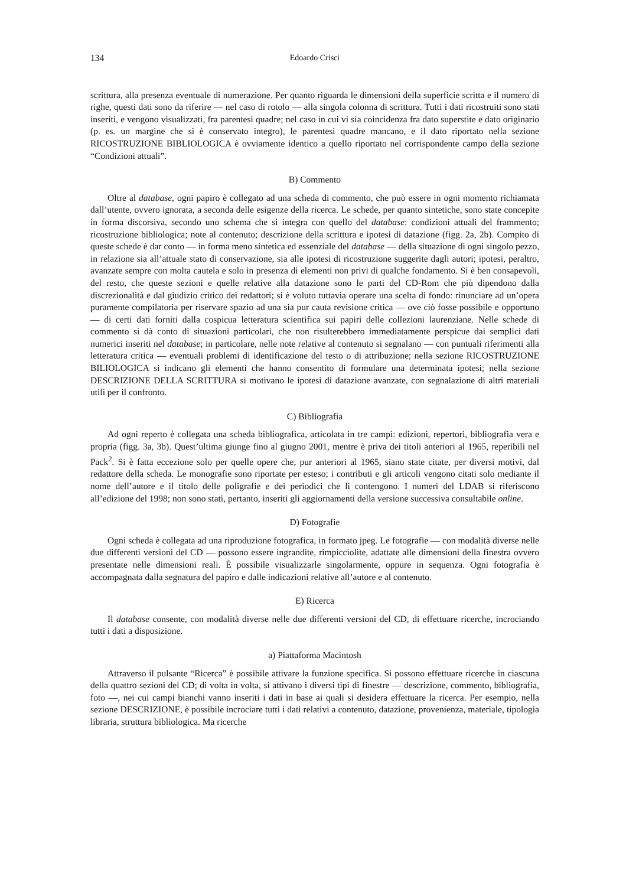134 Edoardo Crisci
scrittura, alla presenza eventuale di numerazione. Per quanto riguarda le dimensioni della superficie scritta e il numero di righe, questi dati sono da riferire — nel caso di rotolo — alla singola colonna di scrittura. Tutti i dati ricostruiti sono stati inseriti, e vengono visualizzati, fra parentesi quadre; nel caso in cui vi sia coincidenza fra dato superstite e dato originario (p. es. un margine che si è conservato integro), le parentesi quadre mancano, e il dato riportato nella sezione RICOSTRUZIONE BIBLIOLOGICA è ovviamente identico a quello riportato nel corrispondente campo della sezione “Condizioni attuali”.
B) Commento
Oltre al database, ogni papiro è collegato ad una scheda di commento, che può essere in ogni momento richiamata dall’utente, ovvero ignorata, a seconda delle esigenze della ricerca. Le schede, per quanto sintetiche, sono state concepite in forma discorsiva, secondo uno schema che si integra con quello del database: condizioni attuali del frammento; ricostruzione bibliologica; note al contenuto; descrizione della scrittura e ipotesi di datazione (figg. 2a, 2b). Compito di queste schede è dar conto — in forma meno sintetica ed essenziale del database — della situazione di ogni singolo pezzo, in relazione sia all’attuale stato di conservazione, sia alle ipotesi di ricostruzione suggerite dagli autori; ipotesi, peraltro, avanzate sempre con molta cautela e solo in presenza di elementi non privi di qualche fondamento. Si è ben consapevoli, del resto, che queste sezioni e quelle relative alla datazione sono le parti del CD-Rom che più dipendono dalla discrezionalità e dal giudizio critico dei redattori; si è voluto tuttavia operare una scelta di fondo: rinunciare ad un’opera puramente compilatoria per riservare spazio ad una sia pur cauta revisione critica — ove ciò fosse possibile e opportuno — di certi dati forniti dalla cospicua letteratura scientifica sui papiri delle collezioni laurenziane. Nelle schede di commento si dà conto di situazioni particolari, che non risulterebbero immediatamente perspicue dai semplici dati numerici inseriti nel database; in particolare, nelle note relative al contenuto si segnalano — con puntuali riferimenti alla letteratura critica — eventuali problemi di identificazione del testo o di attribuzione; nella sezione RICOSTRUZIONE BILIOLOGICA si indicano gli elementi che hanno consentito di formulare una determinata ipotesi; nella sezione DESCRIZIONE DELLA SCRITTURA si motivano le ipotesi di datazione avanzate, con segnalazione di altri materiali utili per il confronto.
C) Bibliografia
Ad ogni reperto è collegata una scheda bibliografica, articolata in tre campi: edizioni, repertori, bibliografia vera e propria (figg. 3a, 3b). Quest’ultima giunge fino al giugno 2001, mentre è priva dei titoli anteriori al 1965, reperibili nel Pack<sup>2</sup>. Si è fatta eccezione solo per quelle opere che, pur anteriori al 1965, siano state citate, per diversi motivi, dal redattore della scheda. Le monografie sono riportate per esteso; i contributi e gli articoli vengono citati solo mediante il nome dell’autore e il titolo delle poligrafie e dei periodici che li contengono. I numeri del LDAB si riferiscono all’edizione del 1998; non sono stati, pertanto, inseriti gli aggiornamenti della versione successiva consultabile online.
D) Fotografie
Ogni scheda è collegata ad una riproduzione fotografica, in formato jpeg. Le fotografie — con modalità diverse nelle due differenti versioni del CD — possono essere ingrandite, rimpicciolite, adattate alle dimensioni della finestra ovvero presentate nelle dimensioni reali. È possibile visualizzarle singolarmente, oppure in sequenza. Ogni fotografia è accompagnata dalla segnatura del papiro e dalle indicazioni relative all’autore e al contenuto.
E) Ricerca
Il database consente, con modalità diverse nelle due differenti versioni del CD, di effettuare ricerche, incrociando tutti i dati a disposizione.
a) Piattaforma Macintosh
Attraverso il pulsante “Ricerca” è possibile attivare la funzione specifica. Si possono effettuare ricerche in ciascuna della quattro sezioni del CD; di volta in volta, si attivano i diversi tipi di finestre — descrizione, commento, bibliografia, foto —, nei cui campi bianchi vanno inseriti i dati in base ai quali si desidera effettuare la ricerca. Per esempio, nella sezione DESCRIZIONE, è possibile incrociare tutti i dati relativi a contenuto, datazione, provenienza, materiale, tipologia libraria, struttura bibliologica. Ma ricerche